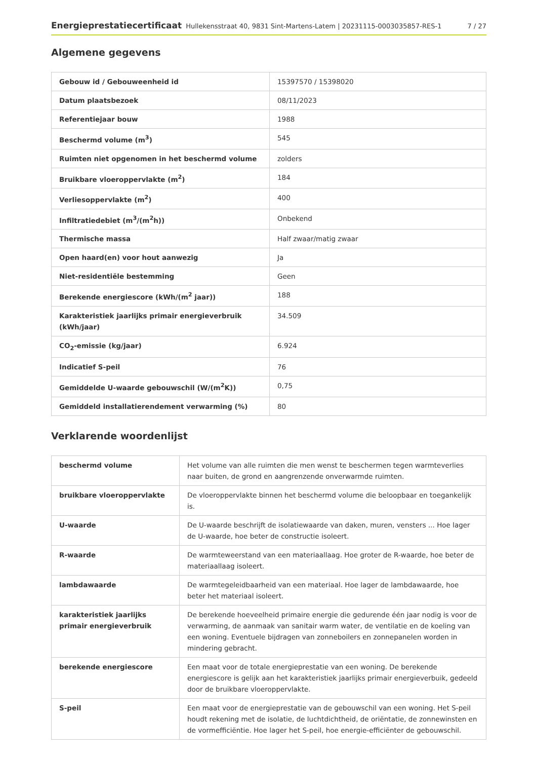Energieprestatiecertificaat Hullekensstraat 40, 9831 Sint-Martens-Latem | 20231115-0003035857-RES-1 7 / 27
Algemene gegevens
| Gebouw id / Gebouweenheid id | 15397570 / 15398020 |
| Datum plaatsbezoek | 08/11/2023 |
| Referentiejaar bouw | 1988 |
| Beschermd volume (m<sup>3</sup>) | 545 |
| Ruimten niet opgenomen in het beschermd volume | zolders |
| Bruikbare vloeroppervlakte (m<sup>2</sup>) | 184 |
| Verliesoppervlakte (m<sup>2</sup>) | 400 |
| Infiltratiedebiet (m<sup>3</sup>/(m<sup>2</sup>h)) | Onbekend |
| Thermische massa | Half zwaar/matig zwaar |
| Open haard(en) voor hout aanwezig | Ja |
| Niet-residentiële bestemming | Geen |
| Berekende energiescore (kWh/(m<sup>2</sup> jaar)) | 188 |
| Karakteristiek jaarlijks primair energieverbruik (kWh/jaar) | 34.509 |
| CO<sub>2</sub>-emissie (kg/jaar) | 6.924 |
| Indicatief S-peil | 76 |
| Gemiddelde U-waarde gebouwschil (W/(m<sup>2</sup>K)) | 0,75 |
| Gemiddeld installatierendement verwarming (%) | 80 |
Verklarende woordenlijst
| beschermd volume | Het volume van alle ruimten die men wenst te beschermen tegen warmteverlies naar buiten, de grond en aangrenzende onverwarmde ruimten. |
| bruikbare vloeroppervlakte | De vloeroppervlakte binnen het beschermd volume die beloopbaar en toegankelijk is. |
| U-waarde | De U-waarde beschrijft de isolatiewaarde van daken, muren, vensters ... Hoe lager de U-waarde, hoe beter de constructie isoleert. |
| R-waarde | De warmteweerstand van een materiaallaag. Hoe groter de R-waarde, hoe beter de materiaallaag isoleert. |
| lambdawaarde | De warmtegeleidbaarheid van een materiaal. Hoe lager de lambdawaarde, hoe beter het materiaal isoleert. |
| karakteristiek jaarlijks primair energieverbruik | De berekende hoeveelheid primaire energie die gedurende één jaar nodig is voor de verwarming, de aanmaak van sanitair warm water, de ventilatie en de koeling van een woning. Eventuele bijdragen van zonneboilers en zonnepanelen worden in mindering gebracht. |
| berekende energiescore | Een maat voor de totale energieprestatie van een woning. De berekende energiescore is gelijk aan het karakteristiek jaarlijks primair energieverbuik, gedeeld door de bruikbare vloeroppervlakte. |
| S-peil | Een maat voor de energieprestatie van de gebouwschil van een woning. Het S-peil houdt rekening met de isolatie, de luchtdichtheid, de oriëntatie, de zonnewinsten en de vormefficiëntie. Hoe lager het S-peil, hoe energie-efficiënter de gebouwschil. |